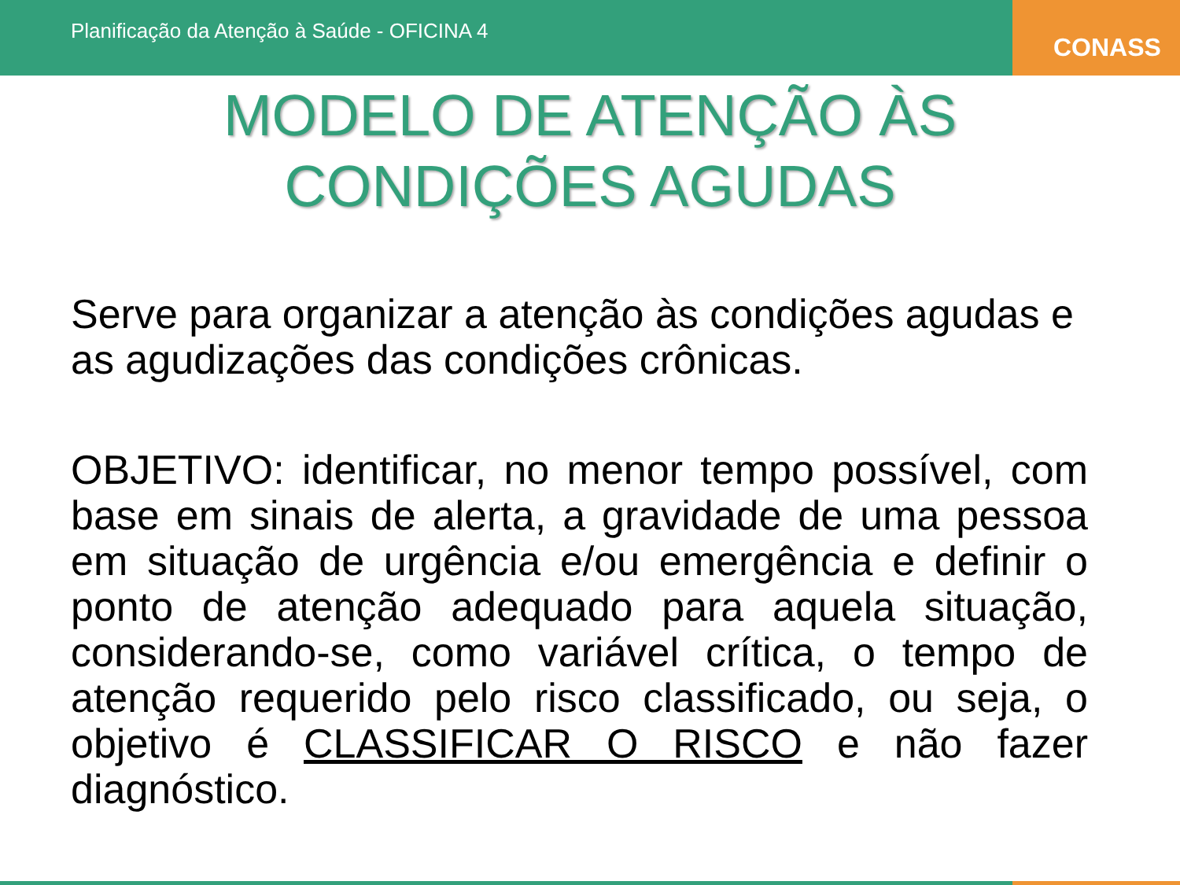Planificação da Atenção à Saúde - OFICINA 4
CONASS
MODELO DE ATENÇÃO ÀS
CONDIÇÕES AGUDAS
Serve para organizar a atenção às condições agudas e as agudizações das condições crônicas.
OBJETIVO: identificar, no menor tempo possível, com base em sinais de alerta, a gravidade de uma pessoa em situação de urgência e/ou emergência e definir o ponto de atenção adequado para aquela situação, considerando-se, como variável crítica, o tempo de atenção requerido pelo risco classificado, ou seja, o objetivo é CLASSIFICAR O RISCO e não fazer diagnóstico.